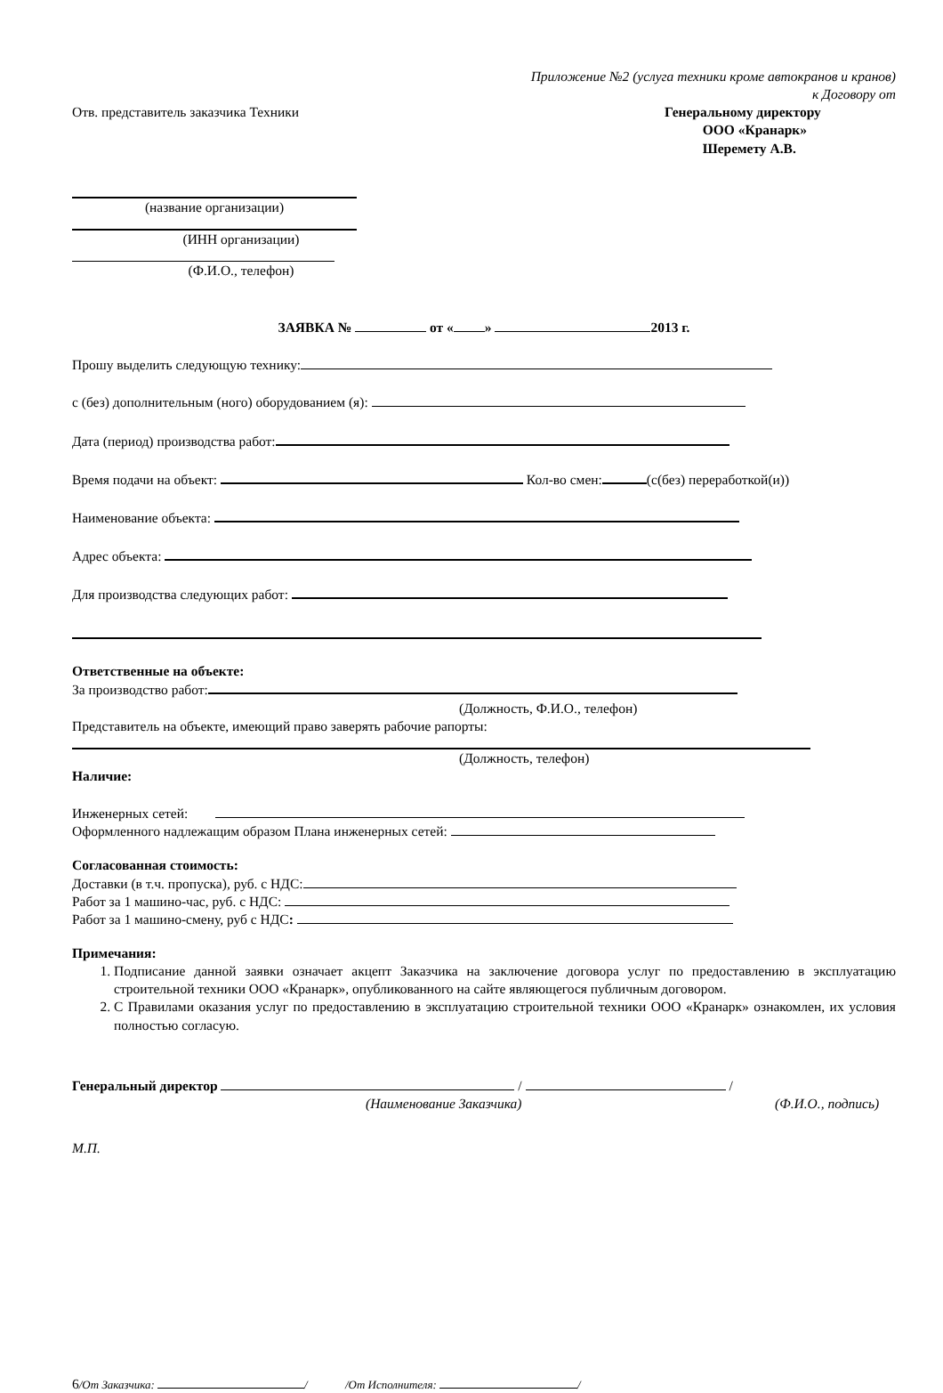Приложение №2 (услуга техники кроме автокранов и кранов)
к Договору от
Отв. представитель заказчика Техники
Генеральному директору
ООО «Кранарк»
Шеремету А.В.
(название организации)
(ИНН организации)
(Ф.И.О., телефон)
ЗАЯВКА № от « » 2013 г.
Прошу выделить следующую технику:
с (без) дополнительным (ного) оборудованием (я):
Дата (период) производства работ:
Время подачи на объект: Кол-во смен: (с(без) переработкой(и))
Наименование объекта:
Адрес объекта:
Для производства следующих работ:
Ответственные на объекте:
За производство работ:
(Должность, Ф.И.О., телефон)
Представитель на объекте, имеющий право заверять рабочие рапорты:
(Должность, телефон)
Наличие:
Инженерных сетей:
Оформленного надлежащим образом Плана инженерных сетей:
Согласованная стоимость:
Доставки (в т.ч. пропуска), руб. с НДС:
Работ за 1 машино-час, руб. с НДС:
Работ за 1 машино-смену, руб с НДС:
Примечания:
1. Подписание данной заявки означает акцепт Заказчика на заключение договора услуг по предоставлению в эксплуатацию строительной техники ООО «Кранарк», опубликованного на сайте являющегося публичным договором.
2. С Правилами оказания услуг по предоставлению в эксплуатацию строительной техники ООО «Кранарк» ознакомлен, их условия полностью согласую.
Генеральный директор / /
(Наименование Заказчика) (Ф.И.О., подпись)
М.П.
6/От Заказчика: / /От Исполнителя: /